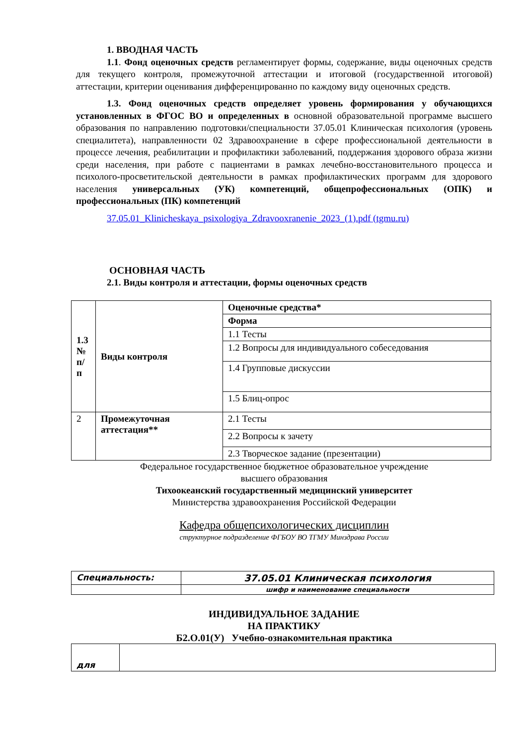1. ВВОДНАЯ ЧАСТЬ
1.1. Фонд оценочных средств регламентирует формы, содержание, виды оценочных средств для текущего контроля, промежуточной аттестации и итоговой (государственной итоговой) аттестации, критерии оценивания дифференцированно по каждому виду оценочных средств.
1.3. Фонд оценочных средств определяет уровень формирования у обучающихся установленных в ФГОС ВО и определенных в основной образовательной программе высшего образования по направлению подготовки/специальности 37.05.01 Клиническая психология (уровень специалитета), направленности 02 Здравоохранение в сфере профессиональной деятельности в процессе лечения, реабилитации и профилактики заболеваний, поддержания здорового образа жизни среди населения, при работе с пациентами в рамках лечебно-восстановительного процесса и психолого-просветительской деятельности в рамках профилактических программ для здорового населения универсальных (УК) компетенций, общепрофессиональных (ОПК) и профессиональных (ПК) компетенций
37.05.01_Klinicheskaya_psixologiya_Zdravooxranenie_2023_(1).pdf (tgmu.ru)
ОСНОВНАЯ ЧАСТЬ
2.1. Виды контроля и аттестации, формы оценочных средств
| 1.3 № п/ п | Виды контроля | Оценочные средства* |
| | | Форма |
| | | 1.1 Тесты |
| | | 1.2 Вопросы для индивидуального собеседования |
| | | 1.4 Групповые дискуссии |
| | | 1.5 Блиц-опрос |
| 2 | Промежуточная аттестация** | 2.1 Тесты |
| | | 2.2 Вопросы к зачету |
| | | 2.3 Творческое задание (презентации) |
Федеральное государственное бюджетное образовательное учреждение
высшего образования
Тихоокеанский государственный медицинский университет
Министерства здравоохранения Российской Федерации
Кафедра общепсихологических дисциплин
структурное подразделение ФГБОУ ВО ТГМУ Минздрава России
| Специальность: | 37.05.01 Клиническая психология |
| | шифр и наименование специальности |
ИНДИВИДУАЛЬНОЕ ЗАДАНИЕ
НА ПРАКТИКУ
Б2.О.01(У) Учебно-ознакомительная практика
| для | |